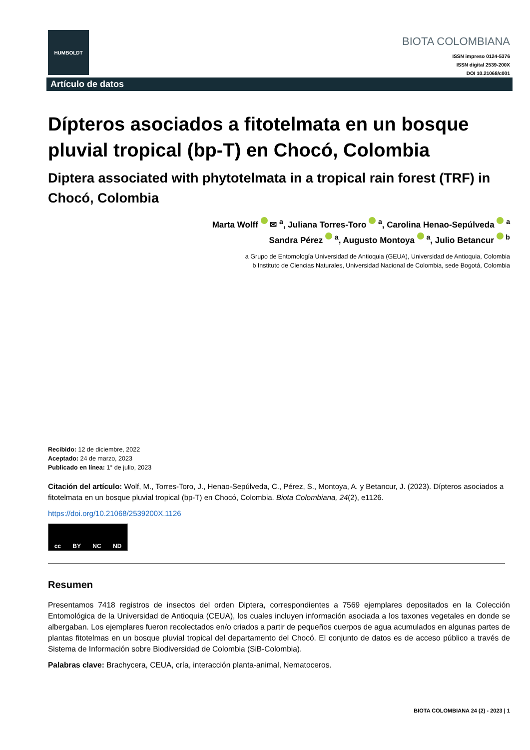HUMBOLDT
BIOTA COLOMBIANA
ISSN impreso 0124-5376
ISSN digital 2539-200X
DOI 10.21068/c001
Artículo de datos
Dípteros asociados a fitotelmata en un bosque pluvial tropical (bp-T) en Chocó, Colombia
Diptera associated with phytotelmata in a tropical rain forest (TRF) in Chocó, Colombia
Marta Wolff ✉ <sup>a</sup>, Juliana Torres-Toro <sup>a</sup>, Carolina Henao-Sepúlveda <sup>a</sup>
Sandra Pérez <sup>a</sup>, Augusto Montoya <sup>a</sup>, Julio Betancur <sup>b</sup>
a Grupo de Entomología Universidad de Antioquia (GEUA), Universidad de Antioquia, Colombia
b Instituto de Ciencias Naturales, Universidad Nacional de Colombia, sede Bogotá, Colombia
Recibido: 12 de diciembre, 2022
Aceptado: 24 de marzo, 2023
Publicado en línea: 1° de julio, 2023
Citación del artículo: Wolf, M., Torres-Toro, J., Henao-Sepúlveda, C., Pérez, S., Montoya, A. y Betancur, J. (2023). Dípteros asociados a fitotelmata en un bosque pluvial tropical (bp-T) en Chocó, Colombia. Biota Colombiana, 24(2), e1126.
https://doi.org/10.21068/2539200X.1126
cc BY NC ND
Resumen
Presentamos 7418 registros de insectos del orden Diptera, correspondientes a 7569 ejemplares depositados en la Colección Entomológica de la Universidad de Antioquia (CEUA), los cuales incluyen información asociada a los taxones vegetales en donde se albergaban. Los ejemplares fueron recolectados en/o criados a partir de pequeños cuerpos de agua acumulados en algunas partes de plantas fitotelmas en un bosque pluvial tropical del departamento del Chocó. El conjunto de datos es de acceso público a través de Sistema de Información sobre Biodiversidad de Colombia (SiB-Colombia).
Palabras clave: Brachycera, CEUA, cría, interacción planta-animal, Nematoceros.
BIOTA COLOMBIANA 24 (2) - 2023 | 1